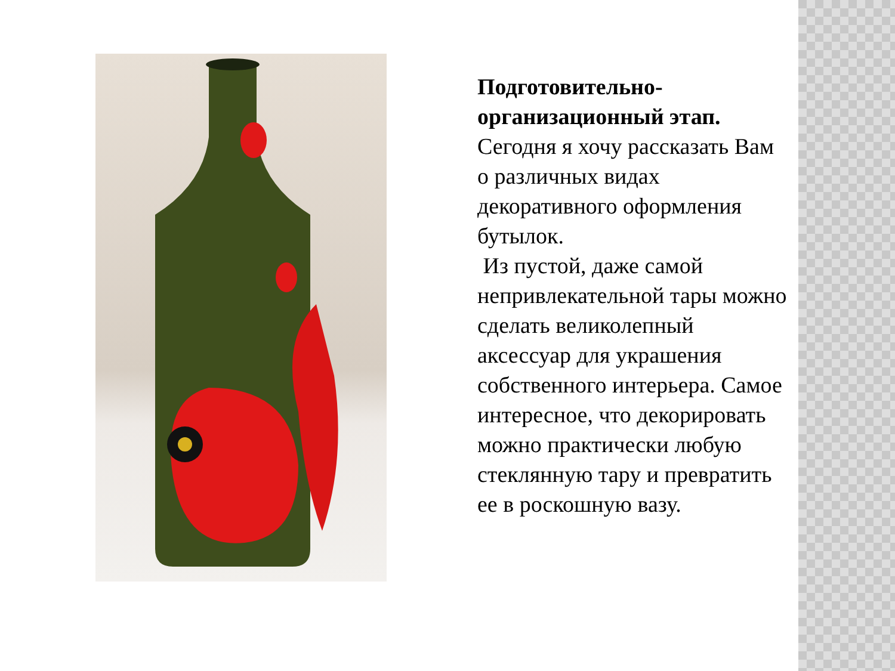Подготовительно-организационный этап.
Сегодня я хочу рассказать Вам о различных видах декоративного оформления бутылок.
Из пустой, даже самой непривлекательной тары можно сделать великолепный аксессуар для украшения собственного интерьера. Самое интересное, что декорировать можно практически любую стеклянную тару и превратить ее в роскошную вазу.